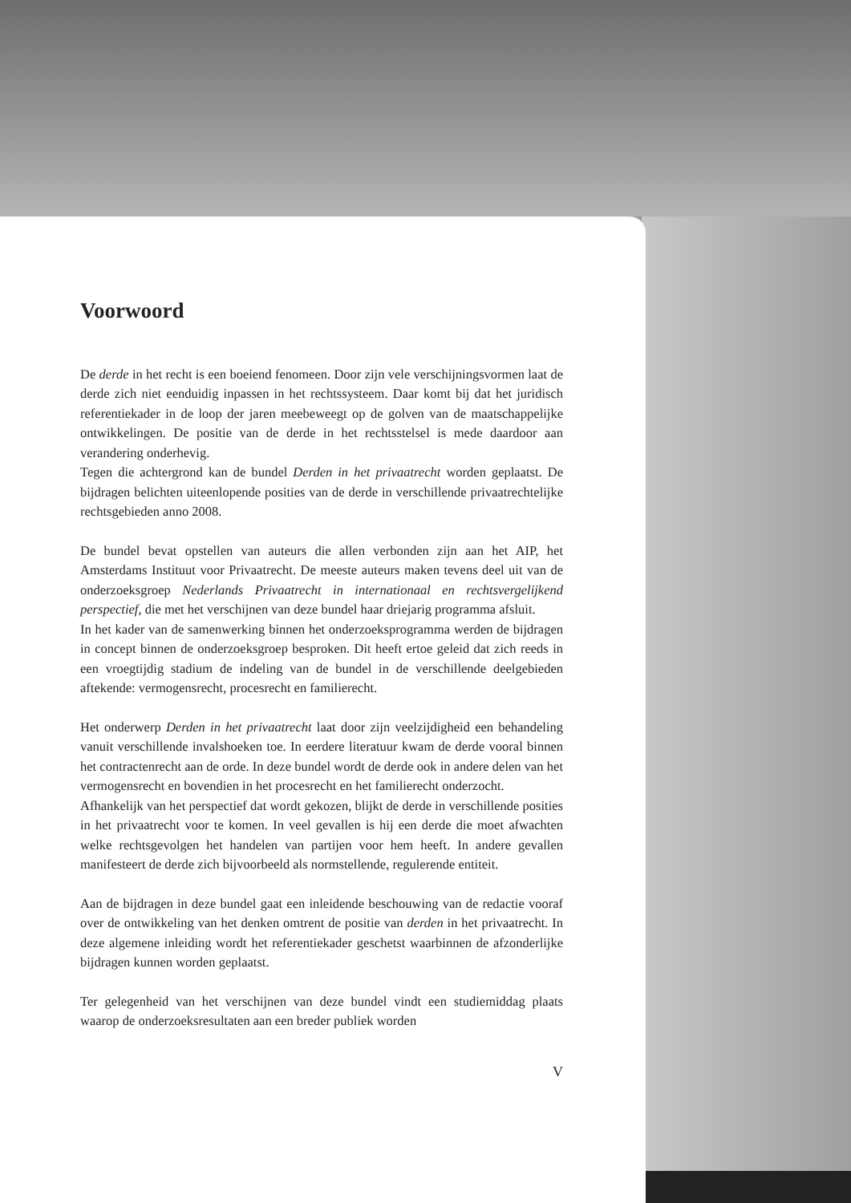Voorwoord
De derde in het recht is een boeiend fenomeen. Door zijn vele verschijnings­vormen laat de derde zich niet eenduidig inpassen in het rechtssysteem. Daar komt bij dat het juridisch referentiekader in de loop der jaren meebeweegt op de golven van de maatschappelijke ontwikkelingen. De positie van de derde in het rechtsstelsel is mede daardoor aan verandering onderhevig.
Tegen die achtergrond kan de bundel Derden in het privaatrecht worden geplaatst. De bijdragen belichten uiteenlopende posities van de derde in verschillende privaatrechtelijke rechtsgebieden anno 2008.
De bundel bevat opstellen van auteurs die allen verbonden zijn aan het AIP, het Amsterdams Instituut voor Privaatrecht. De meeste auteurs maken tevens deel uit van de onderzoeksgroep Nederlands Privaatrecht in internationaal en rechtsvergelijkend perspectief, die met het verschijnen van deze bundel haar driejarig programma afsluit.
In het kader van de samenwerking binnen het onderzoeksprogramma werden de bijdragen in concept binnen de onderzoeksgroep besproken. Dit heeft ertoe geleid dat zich reeds in een vroegtijdig stadium de indeling van de bundel in de verschillende deelgebieden aftekende: vermogensrecht, procesrecht en familie­recht.
Het onderwerp Derden in het privaatrecht laat door zijn veelzijdigheid een behandeling vanuit verschillende invalshoeken toe. In eerdere literatuur kwam de derde vooral binnen het contractenrecht aan de orde. In deze bundel wordt de derde ook in andere delen van het vermogensrecht en bovendien in het procesrecht en het familierecht onderzocht.
Afhankelijk van het perspectief dat wordt gekozen, blijkt de derde in verschillende posities in het privaatrecht voor te komen. In veel gevallen is hij een derde die moet afwachten welke rechtsgevolgen het handelen van partijen voor hem heeft. In andere gevallen manifesteert de derde zich bijvoorbeeld als normstellende, regulerende entiteit.
Aan de bijdragen in deze bundel gaat een inleidende beschouwing van de redactie vooraf over de ontwikkeling van het denken omtrent de positie van derden in het privaatrecht. In deze algemene inleiding wordt het referentiekader geschetst waarbinnen de afzonderlijke bijdragen kunnen worden geplaatst.
Ter gelegenheid van het verschijnen van deze bundel vindt een studiemiddag plaats waarop de onderzoeksresultaten aan een breder publiek worden
V